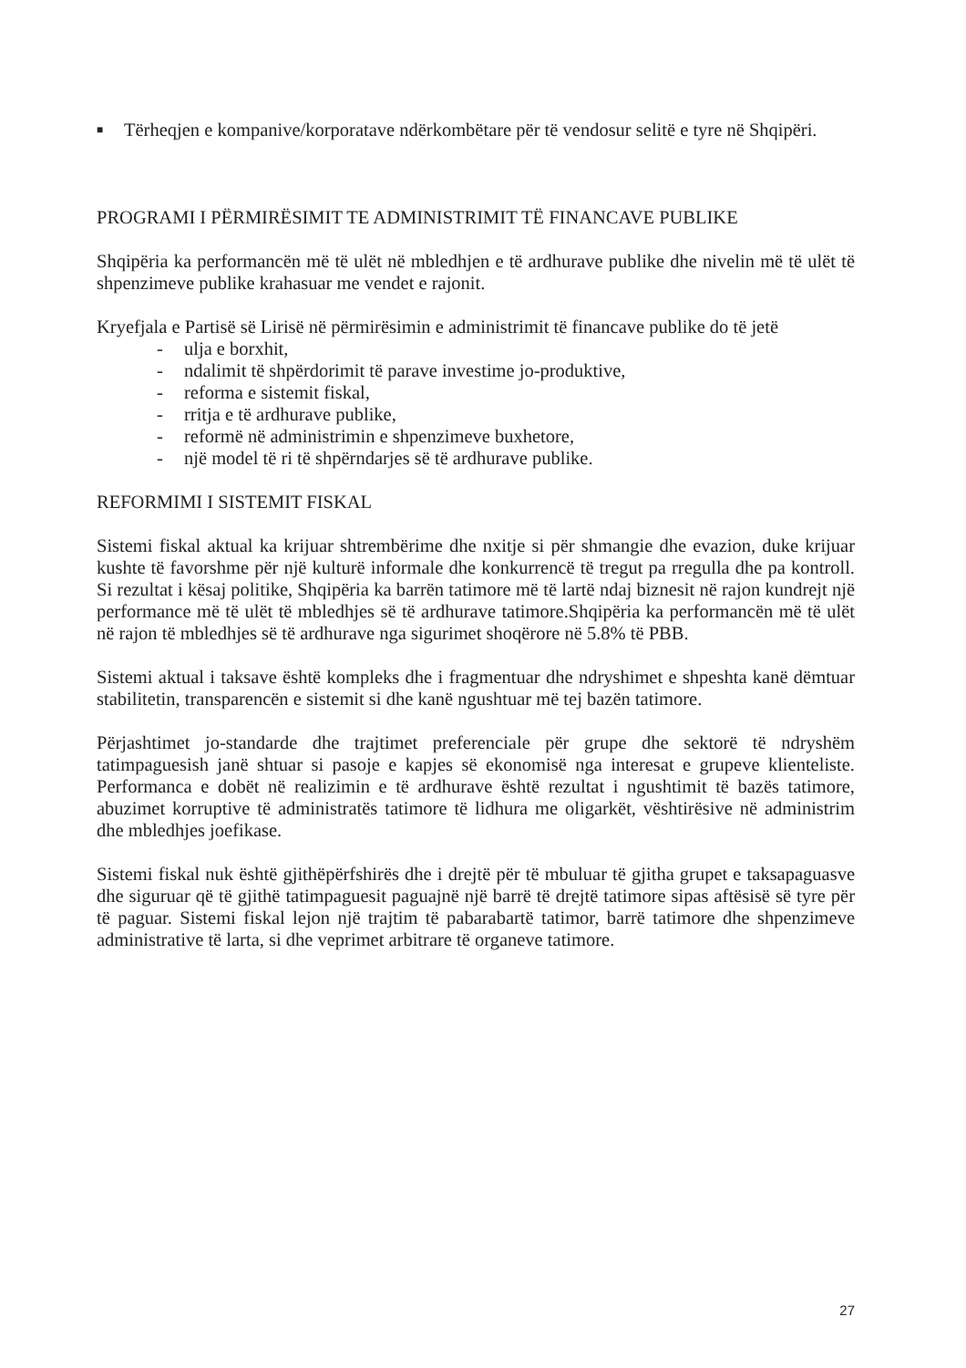■
Tërheqjen e kompanive/korporatave ndërkombëtare për të vendosur selitë e tyre në Shqipëri.
PROGRAMI I PËRMIRËSIMIT TE ADMINISTRIMIT TË FINANCAVE PUBLIKE
Shqipëria ka performancën më të ulët në mbledhjen e të ardhurave publike dhe nivelin më të ulët të shpenzimeve publike krahasuar me vendet e rajonit.
Kryefjala e Partisë së Lirisë në përmirësimin e administrimit të financave publike do të jetë
- ulja e borxhit,
- ndalimit të shpërdorimit të parave investime jo-produktive,
- reforma e sistemit fiskal,
- rritja e të ardhurave publike,
- reformë në administrimin e shpenzimeve buxhetore,
- një model të ri të shpërndarjes së të ardhurave publike.
REFORMIMI I SISTEMIT FISKAL
Sistemi fiskal aktual ka krijuar shtrembërime dhe nxitje si për shmangie dhe evazion, duke krijuar kushte të favorshme për një kulturë informale dhe konkurrencë të tregut pa rregulla dhe pa kontroll. Si rezultat i kësaj politike, Shqipëria ka barrën tatimore më të lartë ndaj biznesit në rajon kundrejt një performance më të ulët të mbledhjes së të ardhurave tatimore.Shqipëria ka performancën më të ulët në rajon të mbledhjes së të ardhurave nga sigurimet shoqërore në 5.8% të PBB.
Sistemi aktual i taksave është kompleks dhe i fragmentuar dhe ndryshimet e shpeshta kanë dëmtuar stabilitetin, transparencën e sistemit si dhe kanë ngushtuar më tej bazën tatimore.
Përjashtimet jo-standarde dhe trajtimet preferenciale për grupe dhe sektorë të ndryshëm tatimpaguesish janë shtuar si pasoje e kapjes së ekonomisë nga interesat e grupeve klienteliste. Performanca e dobët në realizimin e të ardhurave është rezultat i ngushtimit të bazës tatimore, abuzimet korruptive të administratës tatimore të lidhura me oligarkët, vështirësive në administrim dhe mbledhjes joefikase.
Sistemi fiskal nuk është gjithëpërfshirës dhe i drejtë për të mbuluar të gjitha grupet e taksapaguasve dhe siguruar që të gjithë tatimpaguesit paguajnë një barrë të drejtë tatimore sipas aftësisë së tyre për të paguar. Sistemi fiskal lejon një trajtim të pabarabartë tatimor, barrë tatimore dhe shpenzimeve administrative të larta, si dhe veprimet arbitrare të organeve tatimore.
27